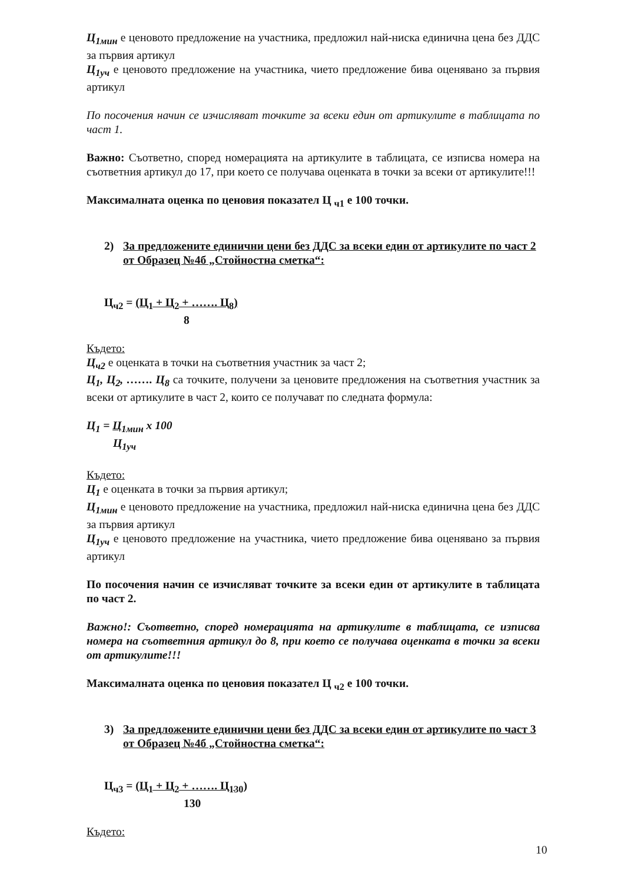Ц<sub>1мин</sub> е ценовото предложение на участника, предложил най-ниска единична цена без ДДС за първия артикул
Ц<sub>1уч</sub> е ценовото предложение на участника, чието предложение бива оценявано за първия артикул
По посочения начин се изчисляват точките за всеки един от артикулите в таблицата по част 1.
Важно: Съответно, според номерацията на артикулите в таблицата, се изписва номера на съответния артикул до 17, при което се получава оценката в точки за всеки от артикулите!!!
Максималната оценка по ценовия показател Ц <sub>ч1</sub> е 100 точки.
2) За предложените единични цени без ДДС за всеки един от артикулите по част 2 от Образец №4б „Стойностна сметка“:
Ц<sub>ч2</sub> = (Ц<sub>1</sub> + Ц<sub>2</sub> + ……. Ц<sub>8</sub>)
8
Където:
Ц<sub>ч2</sub> е оценката в точки на съответния участник за част 2;
Ц<sub>1</sub>, Ц<sub>2</sub>, ……. Ц<sub>8</sub> са точките, получени за ценовите предложения на съответния участник за всеки от артикулите в част 2, които се получават по следната формула:
Ц<sub>1</sub> = Ц<sub>1мин</sub> х 100
Ц<sub>1уч</sub>
Където:
Ц<sub>1</sub> е оценката в точки за първия артикул;
Ц<sub>1мин</sub> е ценовото предложение на участника, предложил най-ниска единична цена без ДДС за първия артикул
Ц<sub>1уч</sub> е ценовото предложение на участника, чието предложение бива оценявано за първия артикул
По посочения начин се изчисляват точките за всеки един от артикулите в таблицата по част 2.
Важно!: Съответно, според номерацията на артикулите в таблицата, се изписва номера на съответния артикул до 8, при което се получава оценката в точки за всеки от артикулите!!!
Максималната оценка по ценовия показател Ц <sub>ч2</sub> е 100 точки.
3) За предложените единични цени без ДДС за всеки един от артикулите по част 3 от Образец №4б „Стойностна сметка“:
Ц<sub>ч3</sub> = (Ц<sub>1</sub> + Ц<sub>2</sub> + ……. Ц<sub>130</sub>)
130
Където:
10